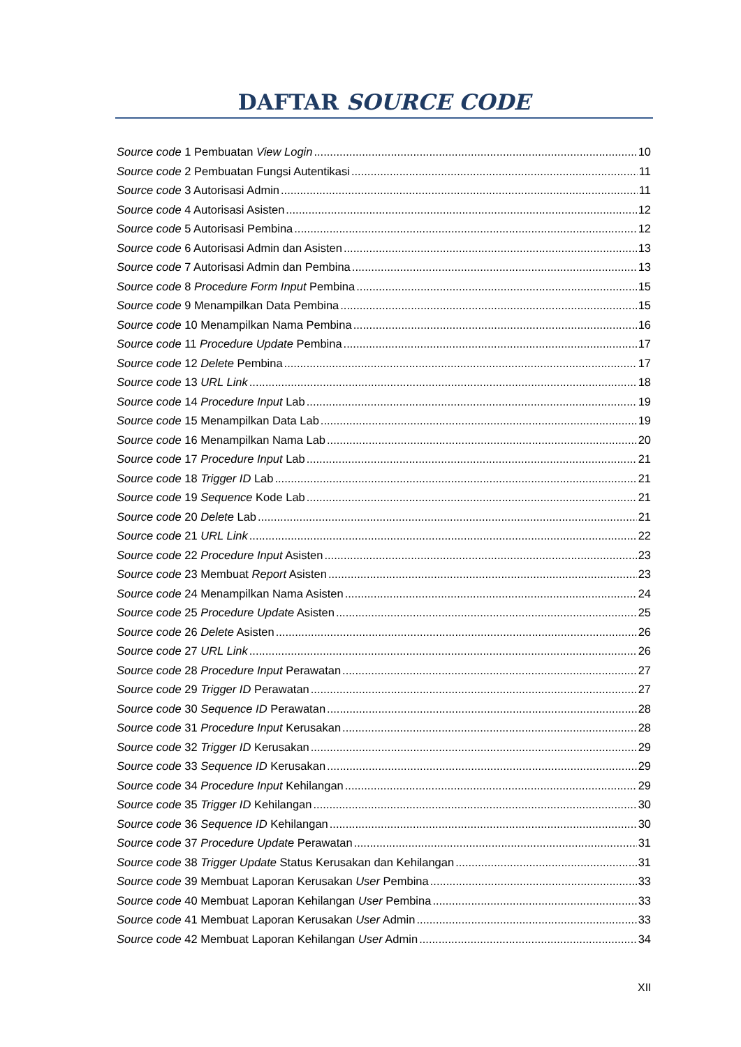DAFTAR SOURCE CODE
Source code 1 Pembuatan View Login 10
Source code 2 Pembuatan Fungsi Autentikasi 11
Source code 3 Autorisasi Admin 11
Source code 4 Autorisasi Asisten 12
Source code 5 Autorisasi Pembina 12
Source code 6 Autorisasi Admin dan Asisten 13
Source code 7 Autorisasi Admin dan Pembina 13
Source code 8 Procedure Form Input Pembina 15
Source code 9 Menampilkan Data Pembina 15
Source code 10 Menampilkan Nama Pembina 16
Source code 11 Procedure Update Pembina 17
Source code 12 Delete Pembina 17
Source code 13 URL Link 18
Source code 14 Procedure Input Lab 19
Source code 15 Menampilkan Data Lab 19
Source code 16 Menampilkan Nama Lab 20
Source code 17 Procedure Input Lab 21
Source code 18 Trigger ID Lab 21
Source code 19 Sequence Kode Lab 21
Source code 20 Delete Lab 21
Source code 21 URL Link 22
Source code 22 Procedure Input Asisten 23
Source code 23 Membuat Report Asisten 23
Source code 24 Menampilkan Nama Asisten 24
Source code 25 Procedure Update Asisten 25
Source code 26 Delete Asisten 26
Source code 27 URL Link 26
Source code 28 Procedure Input Perawatan 27
Source code 29 Trigger ID Perawatan 27
Source code 30 Sequence ID Perawatan 28
Source code 31 Procedure Input Kerusakan 28
Source code 32 Trigger ID Kerusakan 29
Source code 33 Sequence ID Kerusakan 29
Source code 34 Procedure Input Kehilangan 29
Source code 35 Trigger ID Kehilangan 30
Source code 36 Sequence ID Kehilangan 30
Source code 37 Procedure Update Perawatan 31
Source code 38 Trigger Update Status Kerusakan dan Kehilangan 31
Source code 39 Membuat Laporan Kerusakan User Pembina 33
Source code 40 Membuat Laporan Kehilangan User Pembina 33
Source code 41 Membuat Laporan Kerusakan User Admin 33
Source code 42 Membuat Laporan Kehilangan User Admin 34
XII